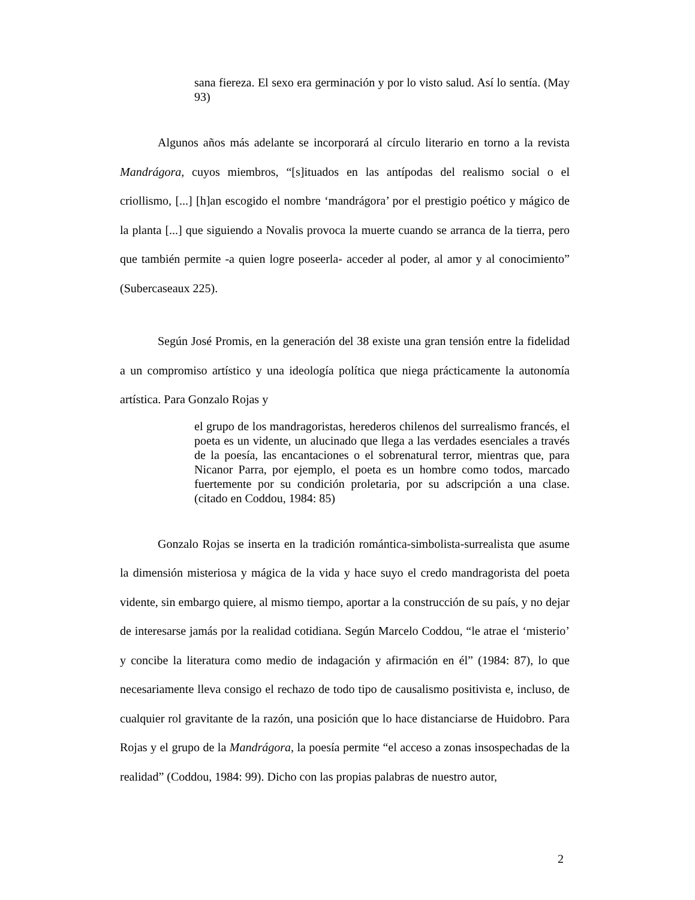sana fiereza. El sexo era germinación y por lo visto salud. Así lo sentía. (May 93)
Algunos años más adelante se incorporará al círculo literario en torno a la revista Mandrágora, cuyos miembros, “[s]ituados en las antípodas del realismo social o el criollismo, [...] [h]an escogido el nombre ‘mandrágora’ por el prestigio poético y mágico de la planta [...] que siguiendo a Novalis provoca la muerte cuando se arranca de la tierra, pero que también permite -a quien logre poseerla- acceder al poder, al amor y al conocimiento” (Subercaseaux 225).
Según José Promis, en la generación del 38 existe una gran tensión entre la fidelidad a un compromiso artístico y una ideología política que niega prácticamente la autonomía artística. Para Gonzalo Rojas y
el grupo de los mandragoristas, herederos chilenos del surrealismo francés, el poeta es un vidente, un alucinado que llega a las verdades esenciales a través de la poesía, las encantaciones o el sobrenatural terror, mientras que, para Nicanor Parra, por ejemplo, el poeta es un hombre como todos, marcado fuertemente por su condición proletaria, por su adscripción a una clase. (citado en Coddou, 1984: 85)
Gonzalo Rojas se inserta en la tradición romántica-simbolista-surrealista que asume la dimensión misteriosa y mágica de la vida y hace suyo el credo mandragorista del poeta vidente, sin embargo quiere, al mismo tiempo, aportar a la construcción de su país, y no dejar de interesarse jamás por la realidad cotidiana. Según Marcelo Coddou, “le atrae el ‘misterio’ y concibe la literatura como medio de indagación y afirmación en él” (1984: 87), lo que necesariamente lleva consigo el rechazo de todo tipo de causalismo positivista e, incluso, de cualquier rol gravitante de la razón, una posición que lo hace distanciarse de Huidobro. Para Rojas y el grupo de la Mandrágora, la poesía permite “el acceso a zonas insospechadas de la realidad” (Coddou, 1984: 99). Dicho con las propias palabras de nuestro autor,
2